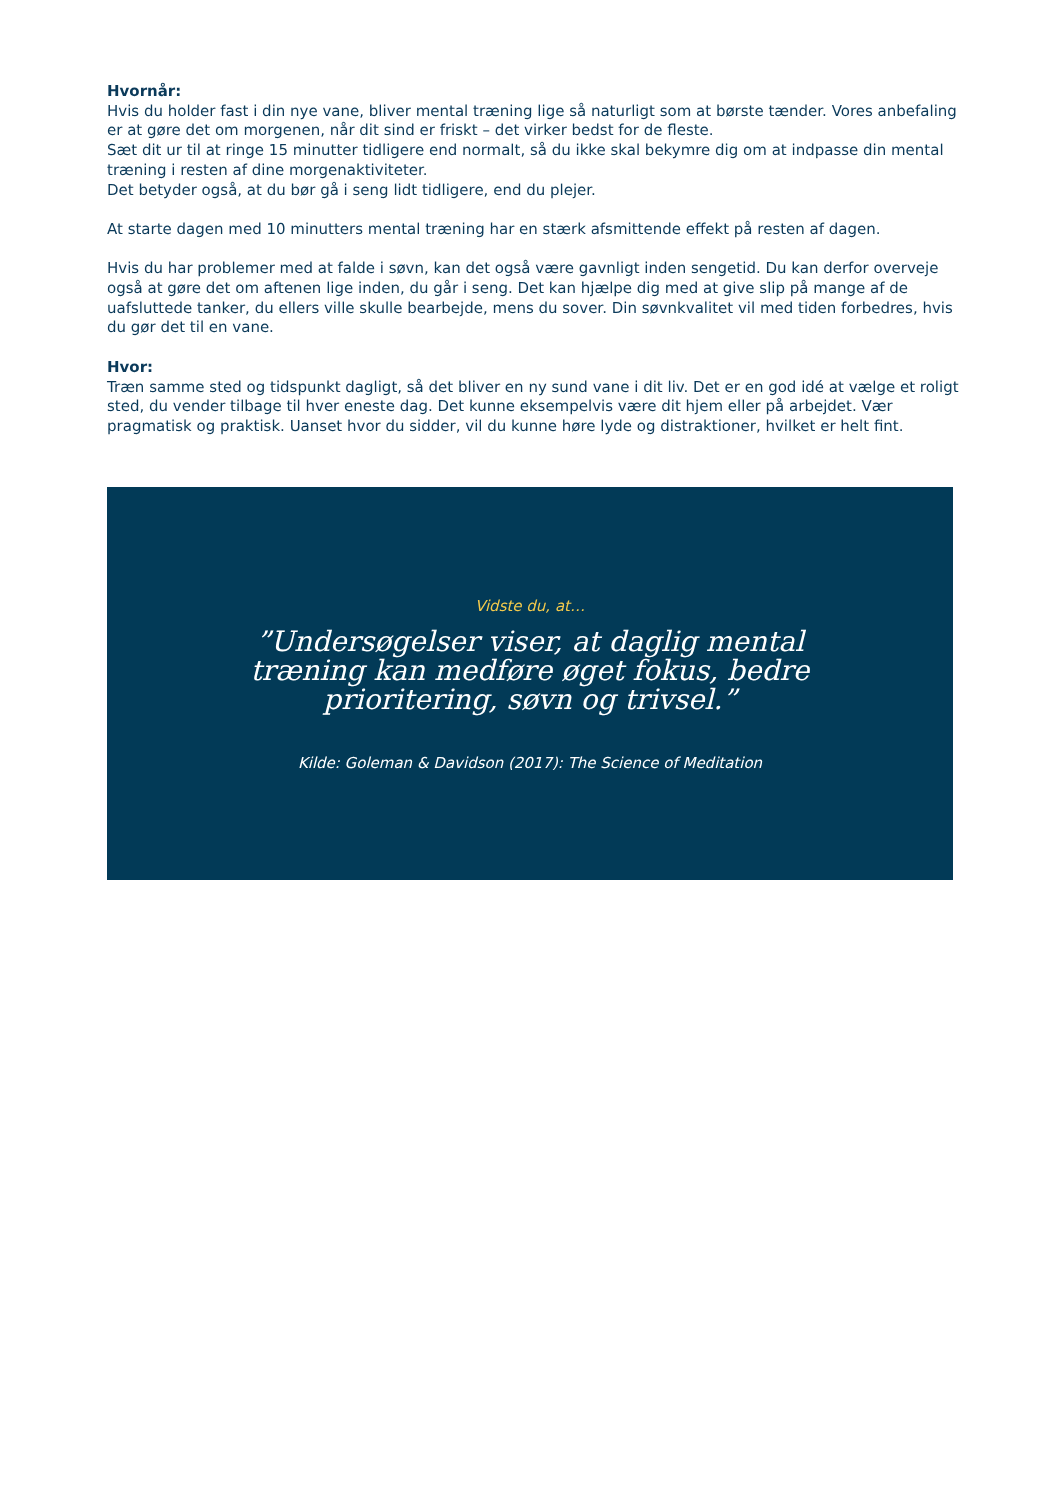Hvornår:
Hvis du holder fast i din nye vane, bliver mental træning lige så naturligt som at børste tænder. Vores anbefaling er at gøre det om morgenen, når dit sind er friskt – det virker bedst for de fleste.
Sæt dit ur til at ringe 15 minutter tidligere end normalt, så du ikke skal bekymre dig om at indpasse din mental træning i resten af dine morgenaktiviteter.
Det betyder også, at du bør gå i seng lidt tidligere, end du plejer.
At starte dagen med 10 minutters mental træning har en stærk afsmittende effekt på resten af dagen.
Hvis du har problemer med at falde i søvn, kan det også være gavnligt inden sengetid. Du kan derfor overveje også at gøre det om aftenen lige inden, du går i seng. Det kan hjælpe dig med at give slip på mange af de uafsluttede tanker, du ellers ville skulle bearbejde, mens du sover. Din søvnkvalitet vil med tiden forbedres, hvis du gør det til en vane.
Hvor:
Træn samme sted og tidspunkt dagligt, så det bliver en ny sund vane i dit liv. Det er en god idé at vælge et roligt sted, du vender tilbage til hver eneste dag. Det kunne eksempelvis være dit hjem eller på arbejdet. Vær pragmatisk og praktisk. Uanset hvor du sidder, vil du kunne høre lyde og distraktioner, hvilket er helt fint.
Vidste du, at…
”Undersøgelser viser, at daglig mental træning kan medføre øget fokus, bedre prioritering, søvn og trivsel.”
Kilde: Goleman & Davidson (2017): The Science of Meditation